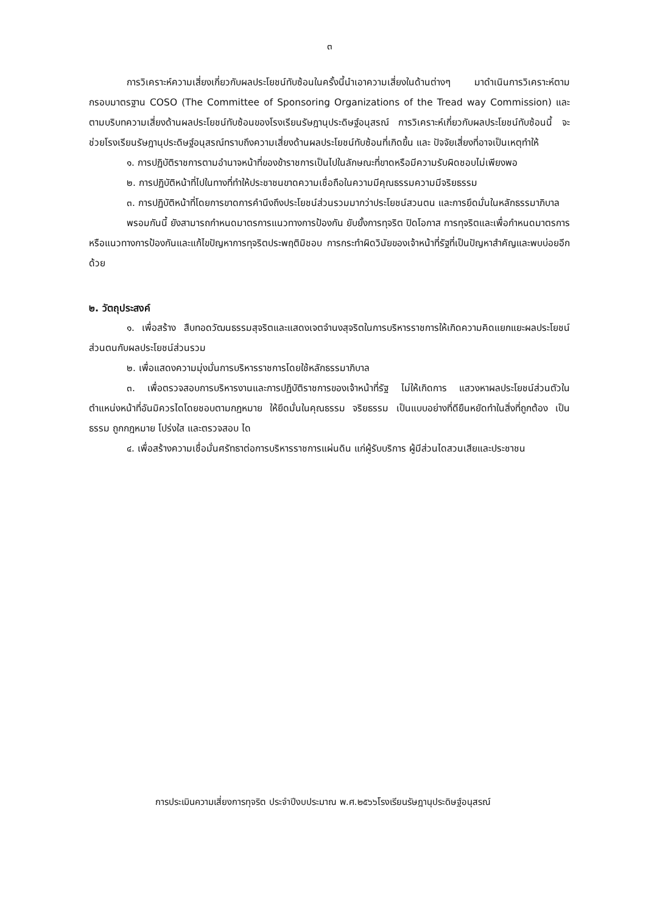๓
การวิเคราะห์ความเสี่ยงเกี่ยวกับผลประโยชน์ทับซ้อนในครั้งนี้นำเอาความเสี่ยงในด้านต่างๆ มาดำเนินการวิเคราะห์ตามกรอบมาตรฐาน COSO (The Committee of Sponsoring Organizations of the Tread way Commission) และตามบริบทความเสี่ยงด้านผลประโยชน์ทับซ้อนของโรงเรียนรัษฎานุประดิษฐ์อนุสรณ์ การวิเคราะห์เกี่ยวกับผลประโยชน์ทับซ้อนนี้ จะช่วยโรงเรียนรัษฎานุประดิษฐ์อนุสรณ์ทราบถึงความเสี่ยงด้านผลประโยชน์ทับซ้อนที่เกิดขึ้น และ ปัจจัยเสี่ยงที่อาจเป็นเหตุทำให้
๑. การปฏิบัติราชการตามอำนาจหน้าที่ของข้าราชการเป็นไปในลักษณะที่ขาดหรือมีความรับผิดชอบไม่เพียงพอ
๒. การปฏิบัติหน้าที่ไปในทางที่ทำให้ประชาชนขาดความเชื่อถือในความมีคุณธรรมความมีจริยธรรม
๓. การปฏิบัติหน้าที่โดยการขาดการคำนึงถึงประโยชน์ส่วนรวมมากว่าประโยชน์สวนตน และการยึดมั่นในหลักธรรมาภิบาล
พรอมกันนี้ ยังสามารถกำหนดมาตรการแนวทางการป้องกัน ยับยั้งการทุจริต ปิดโอกาส การทุจริตและเพื่อกำหนดมาตรการหรือแนวทางการป้องกันและแก้ไขปัญหาการทุจริตประพฤติมิชอบ การกระทำผิดวินัยของเจ้าหน้าที่รัฐที่เป็นปัญหาสำคัญและพบบ่อยอีกด้วย
๒. วัตถุประสงค์
๑. เพื่อสร้าง สืบทอดวัฒนธรรมสุจริตและแสดงเจตจำนงสุจริตในการบริหารราชการให้เกิดความคิดแยกแยะผลประโยชน์ส่วนตนกับผลประโยชน์ส่วนรวม
๒. เพื่อแสดงความมุ่งมั่นการบริหารราชการโดยใช้หลักธรรมาภิบาล
๓. เพื่อตรวจสอบการบริหารงานและการปฏิบัติราชการของเจ้าหน้าที่รัฐ ไม่ให้เกิดการ แสวงหาผลประโยชน์ส่วนตัวในตำแหน่งหน้าที่อันมิควรไดโดยชอบตามกฎหมาย ให้ยึดมั่นในคุณธรรม จริยธรรม เป็นแบบอย่างที่ดียืนหยัดทำในสิ่งที่ถูกต้อง เป็นธรรม ถูกกฎหมาย โปร่งใส และตรวจสอบ ได
๔. เพื่อสร้างความเชื่อมั่นศรัทธาต่อการบริหารราชการแผ่นดิน แก่ผู้รับบริการ ผู้มีส่วนไดสวนเสียและประชาชน
การประเมินความเสี่ยงการทุจริต ประจำปีงบประมาณ พ.ศ.๒๕๖๖โรงเรียนรัษฎานุประดิษฐ์อนุสรณ์